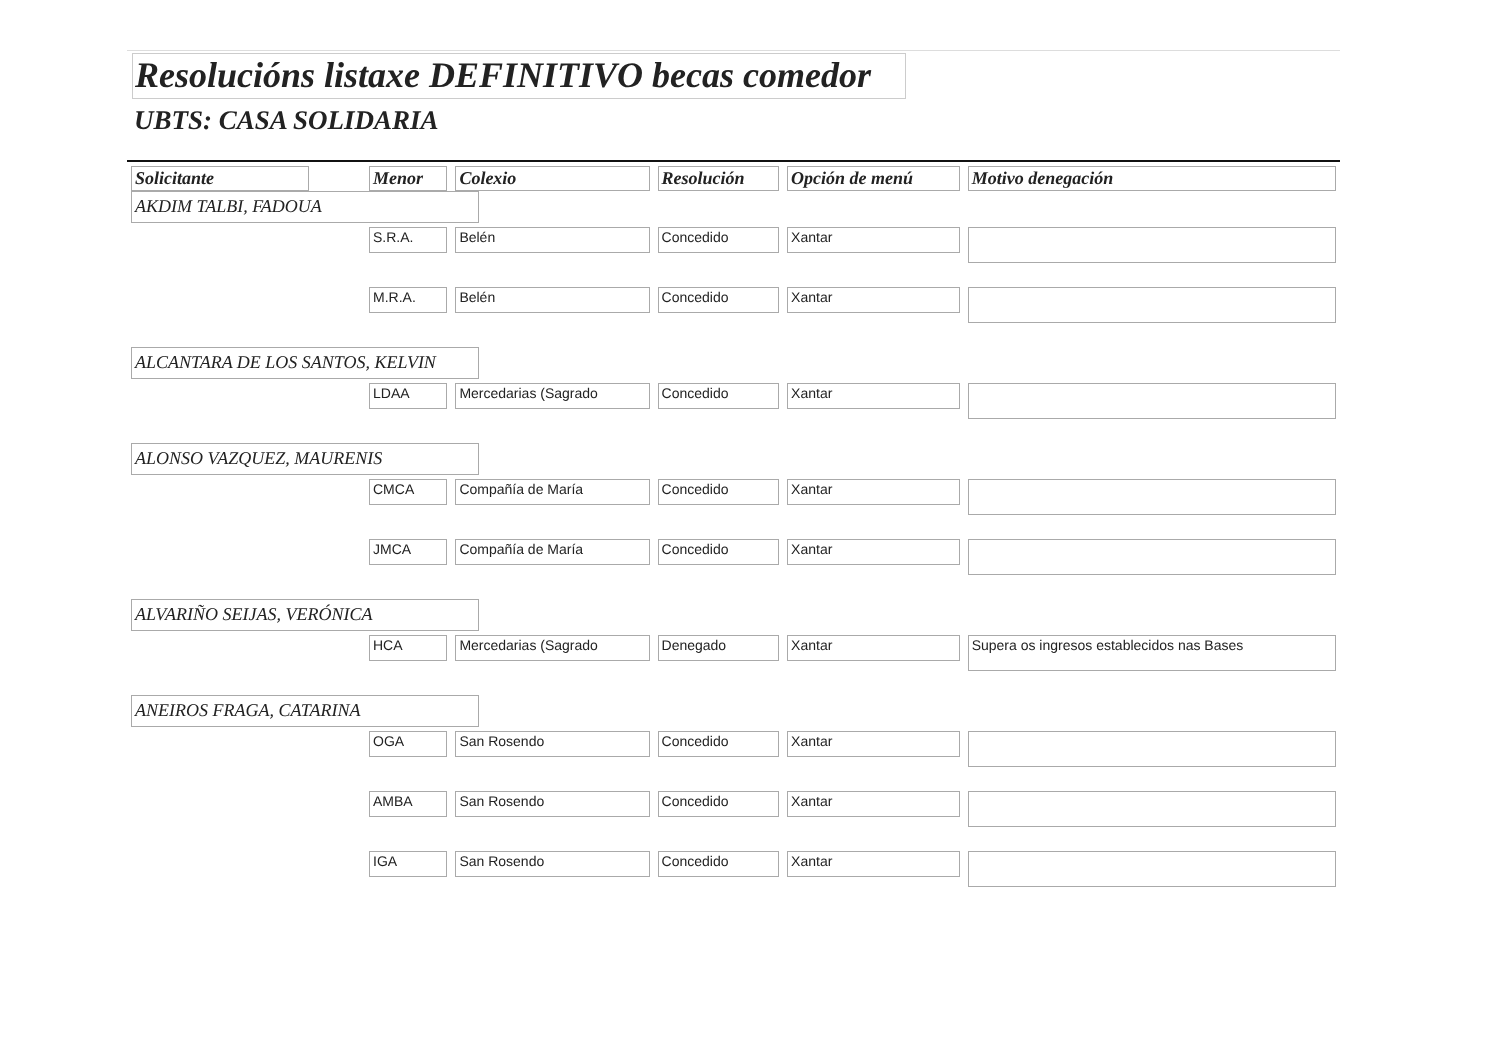Resolucións listaxe DEFINITIVO becas comedor
UBTS: CASA SOLIDARIA
| Solicitante | Menor | Colexio | Resolución | Opción de menú | Motivo denegación |
| --- | --- | --- | --- | --- | --- |
| AKDIM TALBI, FADOUA | | | | | |
| | S.R.A. | Belén | Concedido | Xantar | |
| | M.R.A. | Belén | Concedido | Xantar | |
| ALCANTARA DE LOS SANTOS, KELVIN | | | | | |
| | LDAA | Mercedarias (Sagrado | Concedido | Xantar | |
| ALONSO VAZQUEZ, MAURENIS | | | | | |
| | CMCA | Compañía de María | Concedido | Xantar | |
| | JMCA | Compañía de María | Concedido | Xantar | |
| ALVARIÑO SEIJAS, VERÓNICA | | | | | |
| | HCA | Mercedarias (Sagrado | Denegado | Xantar | Supera os ingresos establecidos nas Bases |
| ANEIROS FRAGA, CATARINA | | | | | |
| | OGA | San Rosendo | Concedido | Xantar | |
| | AMBA | San Rosendo | Concedido | Xantar | |
| | IGA | San Rosendo | Concedido | Xantar | |